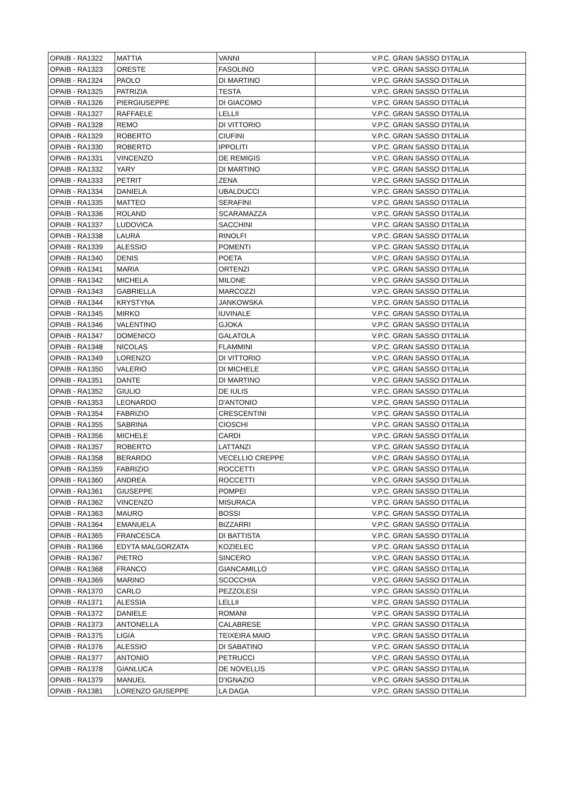| OPAIB - RA1322 | MATTIA | VANNI | V.P.C. GRAN SASSO D'ITALIA |
| OPAIB - RA1323 | ORESTE | FASOLINO | V.P.C. GRAN SASSO D'ITALIA |
| OPAIB - RA1324 | PAOLO | DI MARTINO | V.P.C. GRAN SASSO D'ITALIA |
| OPAIB - RA1325 | PATRIZIA | TESTA | V.P.C. GRAN SASSO D'ITALIA |
| OPAIB - RA1326 | PIERGIUSEPPE | DI GIACOMO | V.P.C. GRAN SASSO D'ITALIA |
| OPAIB - RA1327 | RAFFAELE | LELLII | V.P.C. GRAN SASSO D'ITALIA |
| OPAIB - RA1328 | REMO | DI VITTORIO | V.P.C. GRAN SASSO D'ITALIA |
| OPAIB - RA1329 | ROBERTO | CIUFINI | V.P.C. GRAN SASSO D'ITALIA |
| OPAIB - RA1330 | ROBERTO | IPPOLITI | V.P.C. GRAN SASSO D'ITALIA |
| OPAIB - RA1331 | VINCENZO | DE REMIGIS | V.P.C. GRAN SASSO D'ITALIA |
| OPAIB - RA1332 | YARY | DI MARTINO | V.P.C. GRAN SASSO D'ITALIA |
| OPAIB - RA1333 | PETRIT | ZENA | V.P.C. GRAN SASSO D'ITALIA |
| OPAIB - RA1334 | DANIELA | UBALDUCCI | V.P.C. GRAN SASSO D'ITALIA |
| OPAIB - RA1335 | MATTEO | SERAFINI | V.P.C. GRAN SASSO D'ITALIA |
| OPAIB - RA1336 | ROLAND | SCARAMAZZA | V.P.C. GRAN SASSO D'ITALIA |
| OPAIB - RA1337 | LUDOVICA | SACCHINI | V.P.C. GRAN SASSO D'ITALIA |
| OPAIB - RA1338 | LAURA | RINOLFI | V.P.C. GRAN SASSO D'ITALIA |
| OPAIB - RA1339 | ALESSIO | POMENTI | V.P.C. GRAN SASSO D'ITALIA |
| OPAIB - RA1340 | DENIS | POETA | V.P.C. GRAN SASSO D'ITALIA |
| OPAIB - RA1341 | MARIA | ORTENZI | V.P.C. GRAN SASSO D'ITALIA |
| OPAIB - RA1342 | MICHELA | MILONE | V.P.C. GRAN SASSO D'ITALIA |
| OPAIB - RA1343 | GABRIELLA | MARCOZZI | V.P.C. GRAN SASSO D'ITALIA |
| OPAIB - RA1344 | KRYSTYNA | JANKOWSKA | V.P.C. GRAN SASSO D'ITALIA |
| OPAIB - RA1345 | MIRKO | IUVINALE | V.P.C. GRAN SASSO D'ITALIA |
| OPAIB - RA1346 | VALENTINO | GJOKA | V.P.C. GRAN SASSO D'ITALIA |
| OPAIB - RA1347 | DOMENICO | GALATOLA | V.P.C. GRAN SASSO D'ITALIA |
| OPAIB - RA1348 | NICOLAS | FLAMMINI | V.P.C. GRAN SASSO D'ITALIA |
| OPAIB - RA1349 | LORENZO | DI VITTORIO | V.P.C. GRAN SASSO D'ITALIA |
| OPAIB - RA1350 | VALERIO | DI MICHELE | V.P.C. GRAN SASSO D'ITALIA |
| OPAIB - RA1351 | DANTE | DI MARTINO | V.P.C. GRAN SASSO D'ITALIA |
| OPAIB - RA1352 | GIULIO | DE IULIS | V.P.C. GRAN SASSO D'ITALIA |
| OPAIB - RA1353 | LEONARDO | D'ANTONIO | V.P.C. GRAN SASSO D'ITALIA |
| OPAIB - RA1354 | FABRIZIO | CRESCENTINI | V.P.C. GRAN SASSO D'ITALIA |
| OPAIB - RA1355 | SABRINA | CIOSCHI | V.P.C. GRAN SASSO D'ITALIA |
| OPAIB - RA1356 | MICHELE | CARDI | V.P.C. GRAN SASSO D'ITALIA |
| OPAIB - RA1357 | ROBERTO | LATTANZI | V.P.C. GRAN SASSO D'ITALIA |
| OPAIB - RA1358 | BERARDO | VECELLIO CREPPE | V.P.C. GRAN SASSO D'ITALIA |
| OPAIB - RA1359 | FABRIZIO | ROCCETTI | V.P.C. GRAN SASSO D'ITALIA |
| OPAIB - RA1360 | ANDREA | ROCCETTI | V.P.C. GRAN SASSO D'ITALIA |
| OPAIB - RA1361 | GIUSEPPE | POMPEI | V.P.C. GRAN SASSO D'ITALIA |
| OPAIB - RA1362 | VINCENZO | MISURACA | V.P.C. GRAN SASSO D'ITALIA |
| OPAIB - RA1363 | MAURO | BOSSI | V.P.C. GRAN SASSO D'ITALIA |
| OPAIB - RA1364 | EMANUELA | BIZZARRI | V.P.C. GRAN SASSO D'ITALIA |
| OPAIB - RA1365 | FRANCESCA | DI BATTISTA | V.P.C. GRAN SASSO D'ITALIA |
| OPAIB - RA1366 | EDYTA MALGORZATA | KOZIELEC | V.P.C. GRAN SASSO D'ITALIA |
| OPAIB - RA1367 | PIETRO | SINCERO | V.P.C. GRAN SASSO D'ITALIA |
| OPAIB - RA1368 | FRANCO | GIANCAMILLO | V.P.C. GRAN SASSO D'ITALIA |
| OPAIB - RA1369 | MARINO | SCOCCHIA | V.P.C. GRAN SASSO D'ITALIA |
| OPAIB - RA1370 | CARLO | PEZZOLESI | V.P.C. GRAN SASSO D'ITALIA |
| OPAIB - RA1371 | ALESSIA | LELLII | V.P.C. GRAN SASSO D'ITALIA |
| OPAIB - RA1372 | DANIELE | ROMANI | V.P.C. GRAN SASSO D'ITALIA |
| OPAIB - RA1373 | ANTONELLA | CALABRESE | V.P.C. GRAN SASSO D'ITALIA |
| OPAIB - RA1375 | LIGIA | TEIXEIRA MAIO | V.P.C. GRAN SASSO D'ITALIA |
| OPAIB - RA1376 | ALESSIO | DI SABATINO | V.P.C. GRAN SASSO D'ITALIA |
| OPAIB - RA1377 | ANTONIO | PETRUCCI | V.P.C. GRAN SASSO D'ITALIA |
| OPAIB - RA1378 | GIANLUCA | DE NOVELLIS | V.P.C. GRAN SASSO D'ITALIA |
| OPAIB - RA1379 | MANUEL | D’IGNAZIO | V.P.C. GRAN SASSO D'ITALIA |
| OPAIB - RA1381 | LORENZO GIUSEPPE | LA DAGA | V.P.C. GRAN SASSO D'ITALIA |